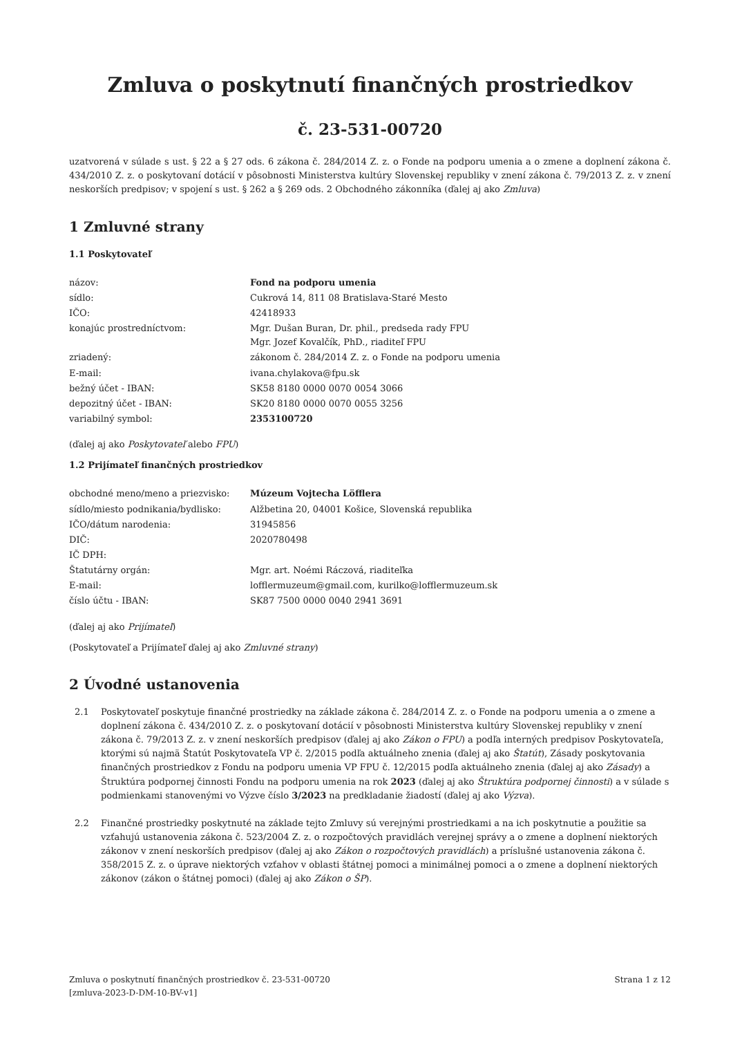Zmluva o poskytnutí finančných prostriedkov
č. 23-531-00720
uzatvorená v súlade s ust. § 22 a § 27 ods. 6 zákona č. 284/2014 Z. z. o Fonde na podporu umenia a o zmene a doplnení zákona č. 434/2010 Z. z. o poskytovaní dotácií v pôsobnosti Ministerstva kultúry Slovenskej republiky v znení zákona č. 79/2013 Z. z. v znení neskorších predpisov; v spojení s ust. § 262 a § 269 ods. 2 Obchodného zákonníka (ďalej aj ako Zmluva)
1 Zmluvné strany
1.1 Poskytovateľ
| názov: | Fond na podporu umenia |
| sídlo: | Cukrová 14, 811 08 Bratislava-Staré Mesto |
| IČO: | 42418933 |
| konajúc prostredníctvom: | Mgr. Dušan Buran, Dr. phil., predseda rady FPU Mgr. Jozef Kovalčík, PhD., riaditeľ FPU |
| zriadený: | zákonom č. 284/2014 Z. z. o Fonde na podporu umenia |
| E-mail: | ivana.chylakova@fpu.sk |
| bežný účet - IBAN: | SK58 8180 0000 0070 0054 3066 |
| depozitný účet - IBAN: | SK20 8180 0000 0070 0055 3256 |
| variabilný symbol: | 2353100720 |
(ďalej aj ako Poskytovateľ alebo FPU)
1.2 Prijímateľ finančných prostriedkov
| obchodné meno/meno a priezvisko: | Múzeum Vojtecha Löfflera |
| sídlo/miesto podnikania/bydlisko: | Alžbetina 20, 04001 Košice, Slovenská republika |
| IČO/dátum narodenia: | 31945856 |
| DIČ: | 2020780498 |
| IČ DPH: | |
| Štatutárny orgán: | Mgr. art. Noémi Ráczová, riaditeľka |
| E-mail: | lofflermuzeum@gmail.com, kurilko@lofflermuzeum.sk |
| číslo účtu - IBAN: | SK87 7500 0000 0040 2941 3691 |
(ďalej aj ako Prijímateľ)
(Poskytovateľ a Prijímateľ ďalej aj ako Zmluvné strany)
2 Úvodné ustanovenia
2.1 Poskytovateľ poskytuje finančné prostriedky na základe zákona č. 284/2014 Z. z. o Fonde na podporu umenia a o zmene a doplnení zákona č. 434/2010 Z. z. o poskytovaní dotácií v pôsobnosti Ministerstva kultúry Slovenskej republiky v znení zákona č. 79/2013 Z. z. v znení neskorších predpisov (ďalej aj ako Zákon o FPU) a podľa interných predpisov Poskytovateľa, ktorými sú najmä Štatút Poskytovateľa VP č. 2/2015 podľa aktuálneho znenia (ďalej aj ako Štatút), Zásady poskytovania finančných prostriedkov z Fondu na podporu umenia VP FPU č. 12/2015 podľa aktuálneho znenia (ďalej aj ako Zásady) a Štruktúra podpornej činnosti Fondu na podporu umenia na rok 2023 (ďalej aj ako Štruktúra podpornej činnosti) a v súlade s podmienkami stanovenými vo Výzve číslo 3/2023 na predkladanie žiadostí (ďalej aj ako Výzva).
2.2 Finančné prostriedky poskytnuté na základe tejto Zmluvy sú verejnými prostriedkami a na ich poskytnutie a použitie sa vzťahujú ustanovenia zákona č. 523/2004 Z. z. o rozpočtových pravidlách verejnej správy a o zmene a doplnení niektorých zákonov v znení neskorších predpisov (ďalej aj ako Zákon o rozpočtových pravidlách) a príslušné ustanovenia zákona č. 358/2015 Z. z. o úprave niektorých vzťahov v oblasti štátnej pomoci a minimálnej pomoci a o zmene a doplnení niektorých zákonov (zákon o štátnej pomoci) (ďalej aj ako Zákon o ŠP).
Zmluva o poskytnutí finančných prostriedkov č. 23-531-00720
[zmluva-2023-D-DM-10-BV-v1] Strana 1 z 12